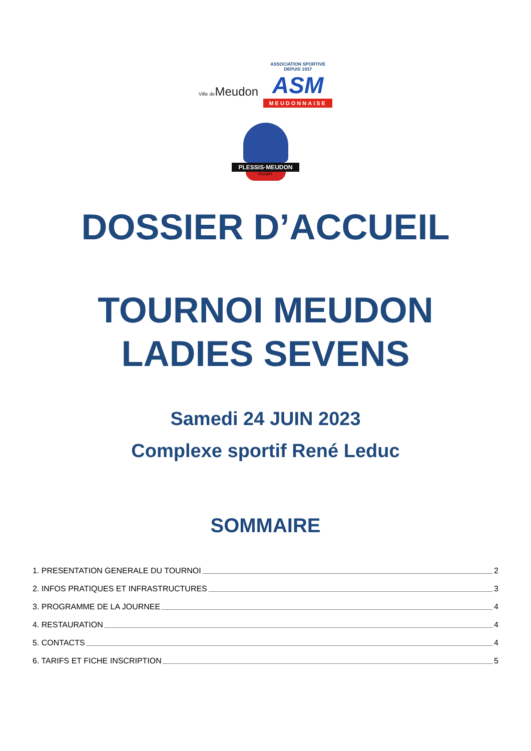Ville de Meudon
ASSOCIATION SPORTIVE
DEPUIS 1937
ASM
MEUDONNAISE
PLESSIS·MEUDON
RUGBY
DOSSIER D’ACCUEIL
TOURNOI MEUDON
LADIES SEVENS
Samedi 24 JUIN 2023
Complexe sportif René Leduc
SOMMAIRE
1. PRESENTATION GENERALE DU TOURNOI 2
2. INFOS PRATIQUES ET INFRASTRUCTURES 3
3. PROGRAMME DE LA JOURNEE 4
4. RESTAURATION 4
5. CONTACTS 4
6. TARIFS ET FICHE INSCRIPTION 5